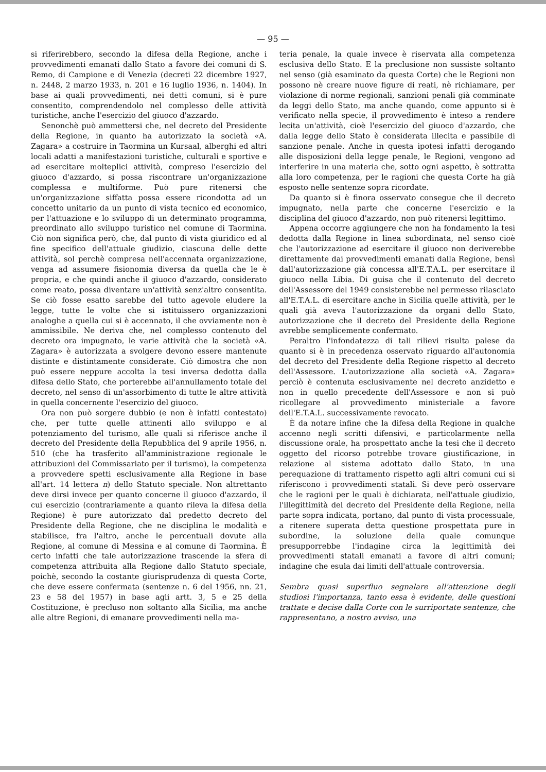— 95 —
si riferirebbero, secondo la difesa della Regione, anche i provvedimenti emanati dallo Stato a favore dei comuni di S. Remo, di Campione e di Venezia (decreti 22 dicembre 1927, n. 2448, 2 marzo 1933, n. 201 e 16 luglio 1936, n. 1404). In base ai quali provvedimenti, nei detti comuni, si è pure consentito, comprendendolo nel complesso delle attività turistiche, anche l'esercizio del giuoco d'azzardo.
Senonchè può ammettersi che, nel decreto del Presidente della Regione, in quanto ha autorizzato la società «A. Zagara» a costruire in Taormina un Kursaal, alberghi ed altri locali adatti a manifestazioni turistiche, culturali e sportive e ad esercitare molteplici attività, compreso l'esercizio del giuoco d'azzardo, si possa riscontrare un'organizzazione complessa e multiforme. Può pure ritenersi che un'organizzazione siffatta possa essere ricondotta ad un concetto unitario da un punto di vista tecnico ed economico, per l'attuazione e lo sviluppo di un determinato programma, preordinato allo sviluppo turistico nel comune di Taormina. Ciò non significa però, che, dal punto di vista giuridico ed al fine specifico dell'attuale giudizio, ciascuna delle dette attività, sol perchè compresa nell'accennata organizzazione, venga ad assumere fisionomia diversa da quella che le è propria, e che quindi anche il giuoco d'azzardo, considerato come reato, possa diventare un'attività senz'altro consentita. Se ciò fosse esatto sarebbe del tutto agevole eludere la legge, tutte le volte che si istituissero organizzazioni analoghe a quella cui si è accennato, il che ovviamente non è ammissibile. Ne deriva che, nel complesso contenuto del decreto ora impugnato, le varie attività che la società «A. Zagara» è autorizzata a svolgere devono essere mantenute distinte e distintamente considerate. Ciò dimostra che non può essere neppure accolta la tesi inversa dedotta dalla difesa dello Stato, che porterebbe all'annullamento totale del decreto, nel senso di un'assorbimento di tutte le altre attività in quella concernente l'esercizio del giuoco.
Ora non può sorgere dubbio (e non è infatti contestato) che, per tutte quelle attinenti allo sviluppo e al potenziamento del turismo, alle quali si riferisce anche il decreto del Presidente della Repubblica del 9 aprile 1956, n. 510 (che ha trasferito all'amministrazione regionale le attribuzioni del Commissariato per il turismo), la competenza a provvedere spetti esclusivamente alla Regione in base all'art. 14 lettera n) dello Statuto speciale. Non altrettanto deve dirsi invece per quanto concerne il giuoco d'azzardo, il cui esercizio (contrariamente a quanto rileva la difesa della Regione) è pure autorizzato dal predetto decreto del Presidente della Regione, che ne disciplina le modalità e stabilisce, fra l'altro, anche le percentuali dovute alla Regione, al comune di Messina e al comune di Taormina. È certo infatti che tale autorizzazione trascende la sfera di competenza attribuita alla Regione dallo Statuto speciale, poichè, secondo la costante giurisprudenza di questa Corte, che deve essere confermata (sentenze n. 6 del 1956, nn. 21, 23 e 58 del 1957) in base agli artt. 3, 5 e 25 della Costituzione, è precluso non soltanto alla Sicilia, ma anche alle altre Regioni, di emanare provvedimenti nella ma-
teria penale, la quale invece è riservata alla competenza esclusiva dello Stato. E la preclusione non sussiste soltanto nel senso (già esaminato da questa Corte) che le Regioni non possono nè creare nuove figure di reati, nè richiamare, per violazione di norme regionali, sanzioni penali già comminate da leggi dello Stato, ma anche quando, come appunto si è verificato nella specie, il provvedimento è inteso a rendere lecita un'attività, cioè l'esercizio del giuoco d'azzardo, che dalla legge dello Stato è considerata illecita e passibile di sanzione penale. Anche in questa ipotesi infatti derogando alle disposizioni della legge penale, le Regioni, vengono ad interferire in una materia che, sotto ogni aspetto, è sottratta alla loro competenza, per le ragioni che questa Corte ha già esposto nelle sentenze sopra ricordate.
Da quanto si è finora osservato consegue che il decreto impugnato, nella parte che concerne l'esercizio e la disciplina del giuoco d'azzardo, non può ritenersi legittimo.
Appena occorre aggiungere che non ha fondamento la tesi dedotta dalla Regione in linea subordinata, nel senso cioè che l'autorizzazione ad esercitare il giuoco non deriverebbe direttamente dai provvedimenti emanati dalla Regione, bensì dall'autorizzazione già concessa all'E.T.A.L. per esercitare il giuoco nella Libia. Di guisa che il contenuto del decreto dell'Assessore del 1949 consisterebbe nel permesso rilasciato all'E.T.A.L. di esercitare anche in Sicilia quelle attività, per le quali già aveva l'autorizzazione da organi dello Stato, autorizzazione che il decreto del Presidente della Regione avrebbe semplicemente confermato.
Peraltro l'infondatezza di tali rilievi risulta palese da quanto si è in precedenza osservato riguardo all'autonomia del decreto del Presidente della Regione rispetto al decreto dell'Assessore. L'autorizzazione alla società «A. Zagara» perciò è contenuta esclusivamente nel decreto anzidetto e non in quello precedente dell'Assessore e non si può ricollegare al provvedimento ministeriale a favore dell'E.T.A.L. successivamente revocato.
È da notare infine che la difesa della Regione in qualche accenno negli scritti difensivi, e particolarmente nella discussione orale, ha prospettato anche la tesi che il decreto oggetto del ricorso potrebbe trovare giustificazione, in relazione al sistema adottato dallo Stato, in una perequazione di trattamento rispetto agli altri comuni cui si riferiscono i provvedimenti statali. Si deve però osservare che le ragioni per le quali è dichiarata, nell'attuale giudizio, l'illegittimità del decreto del Presidente della Regione, nella parte sopra indicata, portano, dal punto di vista processuale, a ritenere superata detta questione prospettata pure in subordine, la soluzione della quale comunque presupporrebbe l'indagine circa la legittimità dei provvedimenti statali emanati a favore di altri comuni; indagine che esula dai limiti dell'attuale controversia.
Sembra quasi superfluo segnalare all'attenzione degli studiosi l'importanza, tanto essa è evidente, delle questioni trattate e decise dalla Corte con le surriportate sentenze, che rappresentano, a nostro avviso, una